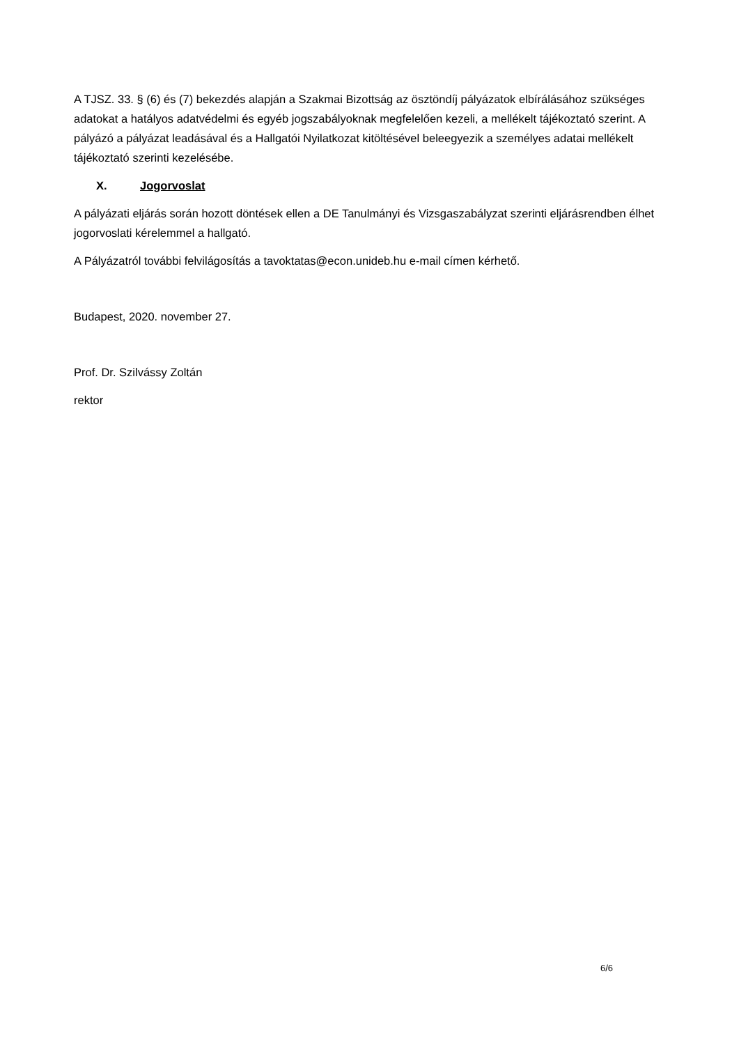A TJSZ. 33. § (6) és (7) bekezdés alapján a Szakmai Bizottság az ösztöndíj pályázatok elbírálásához szükséges adatokat a hatályos adatvédelmi és egyéb jogszabályoknak megfelelően kezeli, a mellékelt tájékoztató szerint. A pályázó a pályázat leadásával és a Hallgatói Nyilatkozat kitöltésével beleegyezik a személyes adatai mellékelt tájékoztató szerinti kezelésébe.
X. Jogorvoslat
A pályázati eljárás során hozott döntések ellen a DE Tanulmányi és Vizsgaszabályzat szerinti eljárásrendben élhet jogorvoslati kérelemmel a hallgató.
A Pályázatról további felvilágosítás a tavoktatas@econ.unideb.hu e-mail címen kérhető.
Budapest, 2020. november 27.
Prof. Dr. Szilvássy Zoltán
rektor
6/6